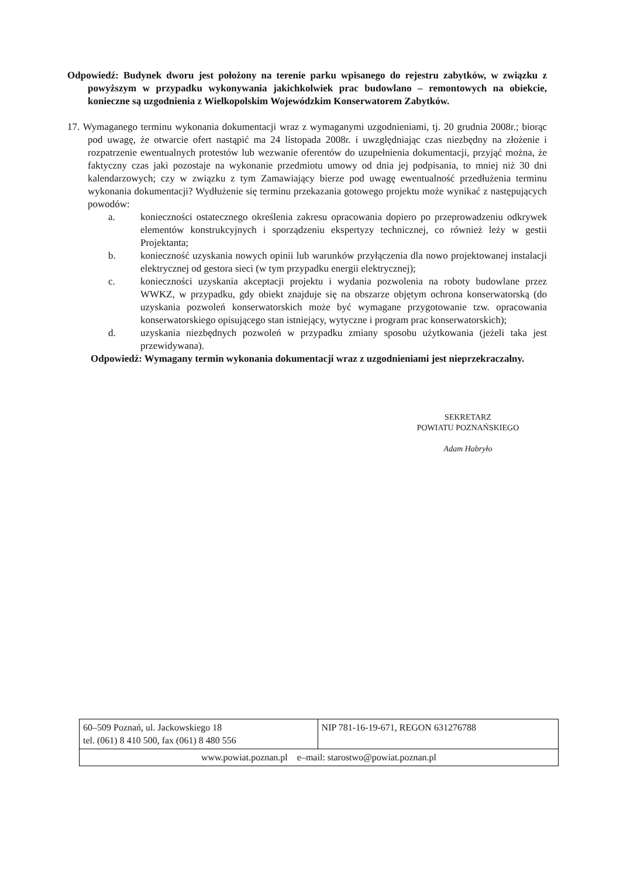Odpowiedź: Budynek dworu jest położony na terenie parku wpisanego do rejestru zabytków, w związku z powyższym w przypadku wykonywania jakichkolwiek prac budowlano – remontowych na obiekcie, konieczne są uzgodnienia z Wielkopolskim Wojewódzkim Konserwatorem Zabytków.
17. Wymaganego terminu wykonania dokumentacji wraz z wymaganymi uzgodnieniami, tj. 20 grudnia 2008r.; biorąc pod uwagę, że otwarcie ofert nastąpić ma 24 listopada 2008r. i uwzględniając czas niezbędny na złożenie i rozpatrzenie ewentualnych protestów lub wezwanie oferentów do uzupełnienia dokumentacji, przyjąć można, że faktyczny czas jaki pozostaje na wykonanie przedmiotu umowy od dnia jej podpisania, to mniej niż 30 dni kalendarzowych; czy w związku z tym Zamawiający bierze pod uwagę ewentualność przedłużenia terminu wykonania dokumentacji? Wydłużenie się terminu przekazania gotowego projektu może wynikać z następujących powodów:
a. konieczności ostatecznego określenia zakresu opracowania dopiero po przeprowadzeniu odkrywek elementów konstrukcyjnych i sporządzeniu ekspertyzy technicznej, co również leży w gestii Projektanta;
b. konieczność uzyskania nowych opinii lub warunków przyłączenia dla nowo projektowanej instalacji elektrycznej od gestora sieci (w tym przypadku energii elektrycznej);
c. konieczności uzyskania akceptacji projektu i wydania pozwolenia na roboty budowlane przez WWKZ, w przypadku, gdy obiekt znajduje się na obszarze objętym ochrona konserwatorską (do uzyskania pozwoleń konserwatorskich może być wymagane przygotowanie tzw. opracowania konserwatorskiego opisującego stan istniejący, wytyczne i program prac konserwatorskich);
d. uzyskania niezbędnych pozwoleń w przypadku zmiany sposobu użytkowania (jeżeli taka jest przewidywana).
Odpowiedź: Wymagany termin wykonania dokumentacji wraz z uzgodnieniami jest nieprzekraczalny.
SEKRETARZ
POWIATU POZNAŃSKIEGO
Adam Habryło
| 60–509 Poznań, ul. Jackowskiego 18 tel. (061) 8 410 500, fax (061) 8 480 556 | NIP 781-16-19-671, REGON 631276788 |
| www.powiat.poznan.pl e–mail: starostwo@powiat.poznan.pl | |